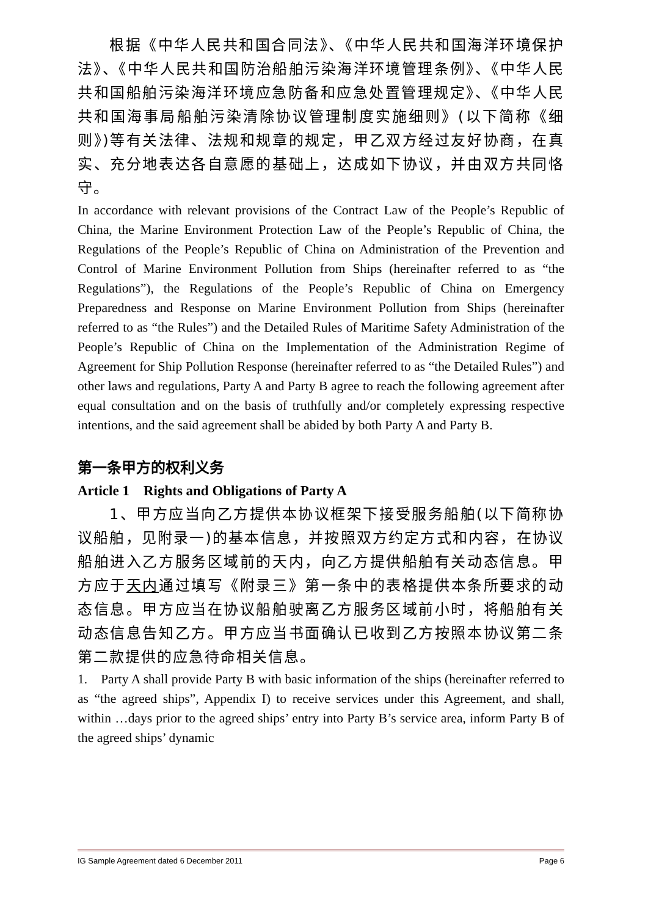根据《中华人民共和国合同法》、《中华人民共和国海洋环境保护法》、《中华人民共和国防治船舶污染海洋环境管理条例》、《中华人民共和国船舶污染海洋环境应急防备和应急处置管理规定》、《中华人民共和国海事局船舶污染清除协议管理制度实施细则》(以下简称《细则》)等有关法律、法规和规章的规定，甲乙双方经过友好协商，在真实、充分地表达各自意愿的基础上，达成如下协议，并由双方共同恪守。
In accordance with relevant provisions of the Contract Law of the People’s Republic of China, the Marine Environment Protection Law of the People’s Republic of China, the Regulations of the People’s Republic of China on Administration of the Prevention and Control of Marine Environment Pollution from Ships (hereinafter referred to as “the Regulations”), the Regulations of the People’s Republic of China on Emergency Preparedness and Response on Marine Environment Pollution from Ships (hereinafter referred to as “the Rules”) and the Detailed Rules of Maritime Safety Administration of the People’s Republic of China on the Implementation of the Administration Regime of Agreement for Ship Pollution Response (hereinafter referred to as “the Detailed Rules”) and other laws and regulations, Party A and Party B agree to reach the following agreement after equal consultation and on the basis of truthfully and/or completely expressing respective intentions, and the said agreement shall be abided by both Party A and Party B.
第一条甲方的权利义务
Article 1 Rights and Obligations of Party A
1、甲方应当向乙方提供本协议框架下接受服务船舶(以下简称协议船舶，见附录一)的基本信息，并按照双方约定方式和内容，在协议船舶进入乙方服务区域前的天内，向乙方提供船舶有关动态信息。甲方应于天内通过填写《附录三》第一条中的表格提供本条所要求的动态信息。甲方应当在协议船舶驶离乙方服务区域前小时，将船舶有关动态信息告知乙方。甲方应当书面确认已收到乙方按照本协议第二条第二款提供的应急待命相关信息。
1. Party A shall provide Party B with basic information of the ships (hereinafter referred to as “the agreed ships”, Appendix I) to receive services under this Agreement, and shall, within …days prior to the agreed ships’ entry into Party B’s service area, inform Party B of the agreed ships’ dynamic
IG Sample Agreement dated 6 December 2011 Page 6